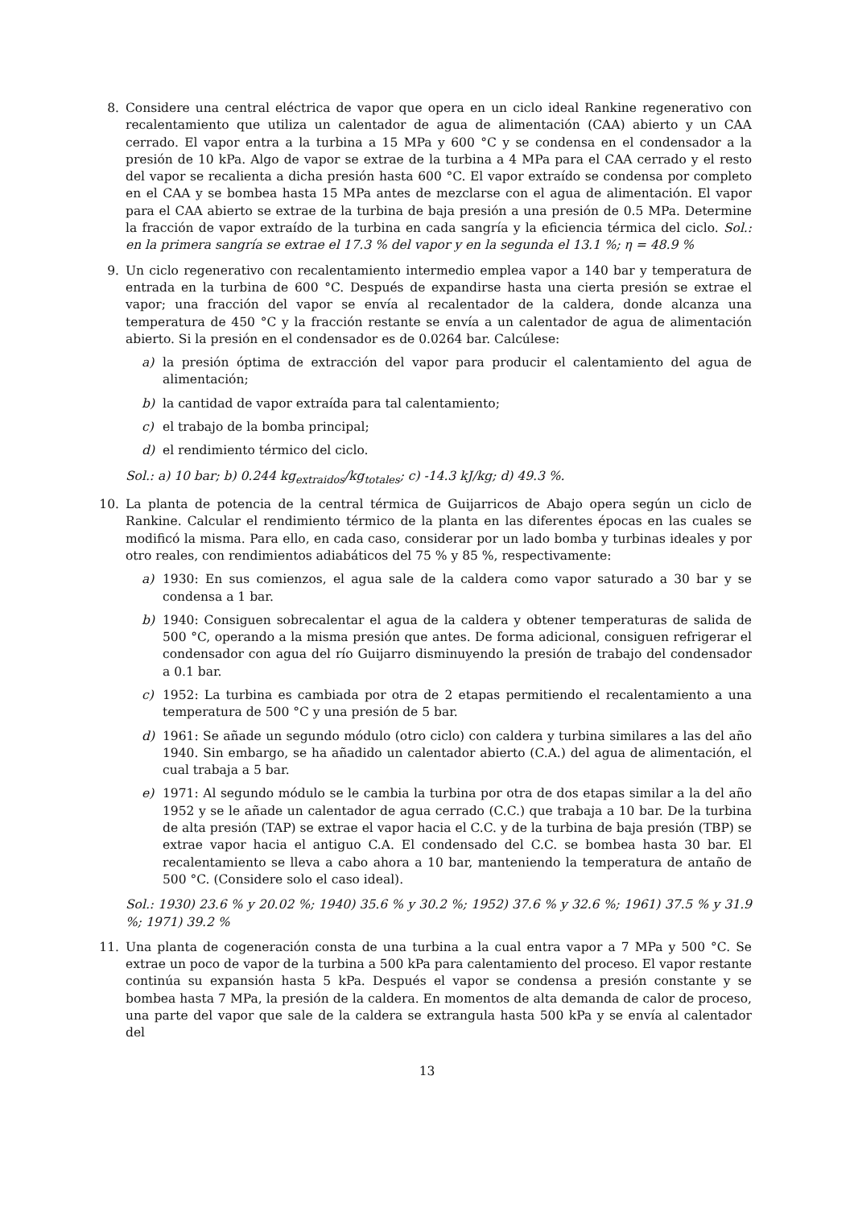8. Considere una central eléctrica de vapor que opera en un ciclo ideal Rankine regenerativo con recalentamiento que utiliza un calentador de agua de alimentación (CAA) abierto y un CAA cerrado. El vapor entra a la turbina a 15 MPa y 600 °C y se condensa en el condensador a la presión de 10 kPa. Algo de vapor se extrae de la turbina a 4 MPa para el CAA cerrado y el resto del vapor se recalienta a dicha presión hasta 600 °C. El vapor extraído se condensa por completo en el CAA y se bombea hasta 15 MPa antes de mezclarse con el agua de alimentación. El vapor para el CAA abierto se extrae de la turbina de baja presión a una presión de 0.5 MPa. Determine la fracción de vapor extraído de la turbina en cada sangría y la eficiencia térmica del ciclo. Sol.: en la primera sangría se extrae el 17.3 % del vapor y en la segunda el 13.1 %; η = 48.9 %
9. Un ciclo regenerativo con recalentamiento intermedio emplea vapor a 140 bar y temperatura de entrada en la turbina de 600 °C. Después de expandirse hasta una cierta presión se extrae el vapor; una fracción del vapor se envía al recalentador de la caldera, donde alcanza una temperatura de 450 °C y la fracción restante se envía a un calentador de agua de alimentación abierto. Si la presión en el condensador es de 0.0264 bar. Calcúlese:
a) la presión óptima de extracción del vapor para producir el calentamiento del agua de alimentación;
b) la cantidad de vapor extraída para tal calentamiento;
c) el trabajo de la bomba principal;
d) el rendimiento térmico del ciclo.
Sol.: a) 10 bar; b) 0.244 kg<sub>extraidos</sub>/kg<sub>totales</sub>; c) -14.3 kJ/kg; d) 49.3 %.
10.
La planta de potencia de la central térmica de Guijarricos de Abajo opera según un ciclo de Rankine. Calcular el rendimiento térmico de la planta en las diferentes épocas en las cuales se modificó la misma. Para ello, en cada caso, considerar por un lado bomba y turbinas ideales y por otro reales, con rendimientos adiabáticos del 75 % y 85 %, respectivamente:
a) 1930: En sus comienzos, el agua sale de la caldera como vapor saturado a 30 bar y se condensa a 1 bar.
b) 1940: Consiguen sobrecalentar el agua de la caldera y obtener temperaturas de salida de 500 °C, operando a la misma presión que antes. De forma adicional, consiguen refrigerar el condensador con agua del río Guijarro disminuyendo la presión de trabajo del condensador a 0.1 bar.
c) 1952: La turbina es cambiada por otra de 2 etapas permitiendo el recalentamiento a una temperatura de 500 °C y una presión de 5 bar.
d) 1961: Se añade un segundo módulo (otro ciclo) con caldera y turbina similares a las del año 1940. Sin embargo, se ha añadido un calentador abierto (C.A.) del agua de alimentación, el cual trabaja a 5 bar.
e) 1971: Al segundo módulo se le cambia la turbina por otra de dos etapas similar a la del año 1952 y se le añade un calentador de agua cerrado (C.C.) que trabaja a 10 bar. De la turbina de alta presión (TAP) se extrae el vapor hacia el C.C. y de la turbina de baja presión (TBP) se extrae vapor hacia el antiguo C.A. El condensado del C.C. se bombea hasta 30 bar. El recalentamiento se lleva a cabo ahora a 10 bar, manteniendo la temperatura de antaño de 500 °C. (Considere solo el caso ideal).
Sol.: 1930) 23.6 % y 20.02 %; 1940) 35.6 % y 30.2 %; 1952) 37.6 % y 32.6 %; 1961) 37.5 % y 31.9 %; 1971) 39.2 %
11.
Una planta de cogeneración consta de una turbina a la cual entra vapor a 7 MPa y 500 °C. Se extrae un poco de vapor de la turbina a 500 kPa para calentamiento del proceso. El vapor restante continúa su expansión hasta 5 kPa. Después el vapor se condensa a presión constante y se bombea hasta 7 MPa, la presión de la caldera. En momentos de alta demanda de calor de proceso, una parte del vapor que sale de la caldera se extrangula hasta 500 kPa y se envía al calentador del
13